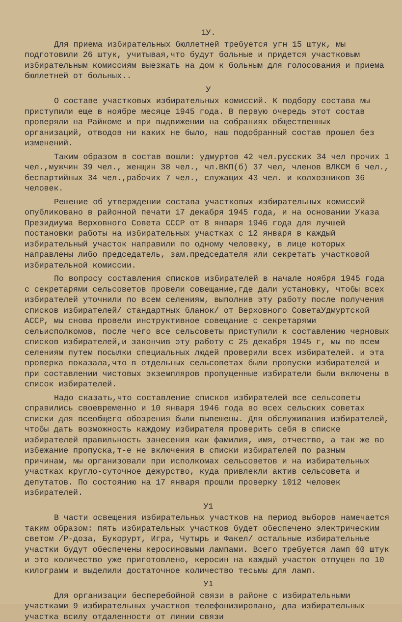1У.
Для приема избирательных бюллетней требуется угн 15 штук, мы подготовили 26 штук, учитывая,что будут больные и придется участковым избирательным комиссиям выезжать на дом к больным для голосования и приема бюллетней от больных..
У
О составе участковых избирательных комиссий. К подбору состава мы приступили еще в ноябре месяце 1945 года. В первую очередь этот состав проверяли на Райкоме и при выдвижении на собраниях общественных организаций, отводов ни каких не было, наш подобранный состав прошел без изменений.
Таким образом в состав вошли: удмуртов 42 чел.русских 34 чел прочих 1 чел.,мужчин 39 чел., женщин 38 чел., чл.ВКП(б) 37 чел, членов ВЛКСМ 6 чел., беспартийных 34 чел.,рабочих 7 чел., служащих 43 чел. и колхозников 36 человек.
Решение об утверждении состава участковых избирательных комиссий опубликовано в районной печати 17 декабря 1945 года, и на основании Указа Президиума Верховного Совета СССР от 8 января 1946 года для лучшей постановки работы на избирательных участках с 12 января в каждый избирательный участок направили по одному человеку, в лице которых направлены либо председатель, зам.председателя или секретать участковой избирательной комиссии.
По вопросу составления списков избирателей в начале ноября 1945 года с секретарями сельсоветов провели совещание,где дали установку, чтобы всех избирателей уточнили по всем селениям, выполнив эту работу после получения списков избирателей/ стандартных бланок/ от Верховного СоветаУдмуртской АССР, мы снова провели инструктивное совещание с секретарями сельисполкомов, после чего все сельсоветы приступили к составлению черновых списков избирателей,и закончив эту работу с 25 декабря 1945 г, мы по всем селениям путем посылки специальных людей проверили всех избирателей. и эта проверка показала,что в отдельных сельсоветах были пропуски избирателей и при составлении чистовых экземпляров пропущенные избиратели были включены в список избирателей.
Надо сказать,что составление списков избирателей все сельсоветы справились своевременно и 10 января 1946 года во всех сельских советах списки для всеобщего обозрения были вывешены. Для обслуживания избирателей, чтобы дать возможность каждому избирателя проверить себя в списке избирателей правильность занесения как фамилия, имя, отчество, а так же во избежание пропуска,т-е не включения в списки избирателей по разным причинам, мы организовали при исполкомах сельсоветов и на избирательных участках кругло-суточное дежурство, куда привлекли актив сельсовета и депутатов. По состоянию на 17 января прошли проверку 1012 человек избирателей.
У1
В части освещения избирательных участков на период выборов намечается таким образом: пять избирательных участков будет обеспечено электрическим светом /Р-доза, Букорурт, Игра, Чутырь и Факел/ остальные избирательные участки будут обеспечены керосиновыми лампами. Всего требуется ламп 60 штук и это количество уже приготовлено, керосин на каждый участок отпущен по 10 килограмм и выделили достаточное количество тесьмы для ламп.
У1
Для организации бесперебойной связи в районе с избирательными участками 9 избирательных участков телефонизировано, два избирательных участка всилу отдаленности от линии связи